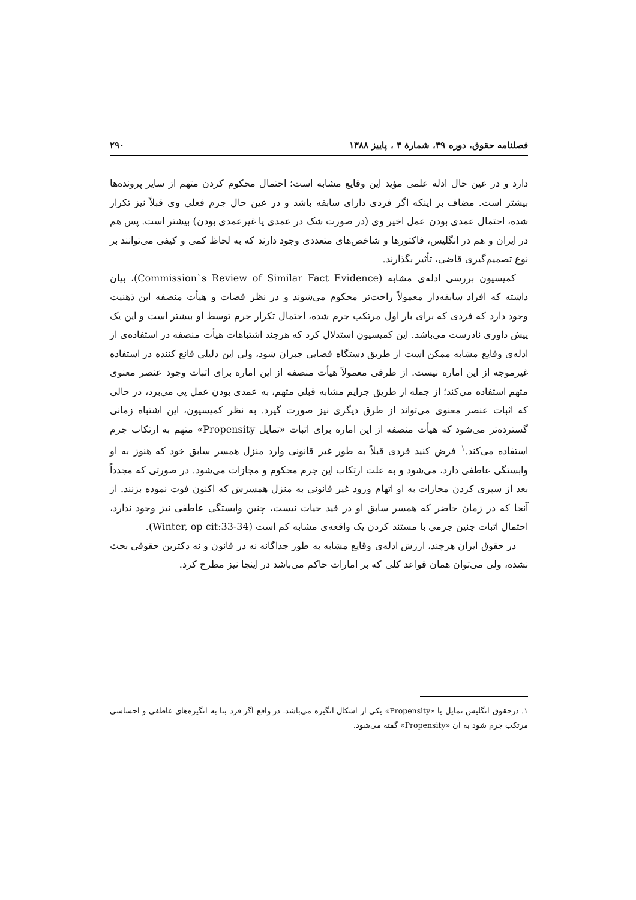فصلنامه حقوق، دوره ۳۹، شمارهٔ ۳ ، پاییز ۱۳۸۸ ۲۹۰
دارد و در عین حال ادله علمی مؤید این وقایع مشابه است؛ احتمال محکوم کردن متهم از سایر پرونده‌ها بیشتر است. مضاف بر اینکه اگر فردی دارای سابقه باشد و در عین حال جرم فعلی وی قبلاً نیز تکرار شده، احتمال عمدی بودن عمل اخیر وی (در صورت شک در عمدی یا غیرعمدی بودن) بیشتر است. پس هم در ایران و هم در انگلیس، فاکتورها و شاخص‌های متعددی وجود دارند که به لحاظ کمی و کیفی می‌توانند بر نوع تصمیم‌گیری قاضی، تأثیر بگذارند.
کمیسیون بررسی ادله‌ی مشابه (Commission`s Review of Similar Fact Evidence)، بیان داشته که افراد سابقه‌دار معمولاً راحت‌تر محکوم می‌شوند و در نظر قضات و هیأت منصفه این ذهنیت وجود دارد که فردی که برای بار اول مرتکب جرم شده، احتمال تکرار جرم توسط او بیشتر است و این یک پیش داوری نادرست می‌باشد. این کمیسیون استدلال کرد که هرچند اشتباهات هیأت منصفه در استفاده‌ی از ادله‌ی وقایع مشابه ممکن است از طریق دستگاه قضایی جبران شود، ولی این دلیلی قانع کننده در استفاده غیرموجه از این اماره نیست. از طرفی معمولاً هیأت منصفه از این اماره برای اثبات وجود عنصر معنوی متهم استفاده می‌کند؛ از جمله از طریق جرایم مشابه قبلی متهم، به عمدی بودن عمل پی می‌برد، در حالی که اثبات عنصر معنوی می‌تواند از طرق دیگری نیز صورت گیرد. به نظر کمیسیون، این اشتباه زمانی گسترده‌تر می‌شود که هیأت منصفه از این اماره برای اثبات «تمایل Propensity» متهم به ارتکاب جرم استفاده می‌کند.<sup>۱</sup> فرض کنید فردی قبلاً به طور غیر قانونی وارد منزل همسر سابق خود که هنوز به او وابستگی عاطفی دارد، می‌شود و به علت ارتکاب این جرم محکوم و مجازات می‌شود. در صورتی که مجدداً بعد از سپری کردن مجازات به او اتهام ورود غیر قانونی به منزل همسرش که اکنون فوت نموده بزنند. از آنجا که در زمان حاضر که همسر سابق او در قید حیات نیست، چنین وابستگی عاطفی نیز وجود ندارد، احتمال اثبات چنین جرمی با مستند کردن یک واقعه‌ی مشابه کم است (Winter, op cit:33-34).
در حقوق ایران هرچند، ارزش ادله‌ی وقایع مشابه به طور جداگانه نه در قانون و نه دکترین حقوقی بحث نشده، ولی می‌توان همان قواعد کلی که بر امارات حاکم می‌باشد در اینجا نیز مطرح کرد.
۱. درحقوق انگلیس تمایل یا «Propensity» یکی از اشکال انگیزه می‌باشد. در واقع اگر فرد بنا به انگیزه‌های عاطفی و احساسی مرتکب جرم شود به آن «Propensity» گفته می‌شود.